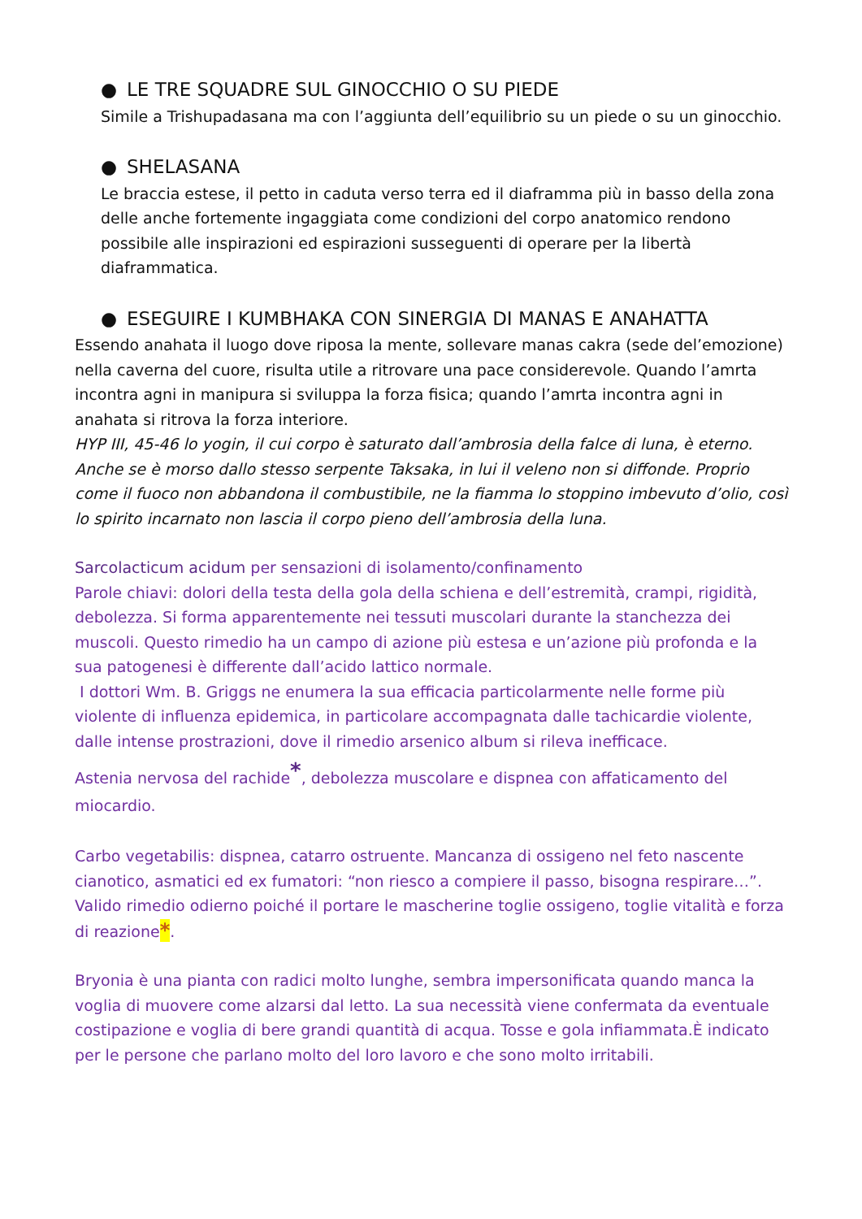● LE TRE SQUADRE SUL GINOCCHIO O SU PIEDE
Simile a Trishupadasana ma con l’aggiunta dell’equilibrio su un piede o su un ginocchio.
● SHELASANA
Le braccia estese, il petto in caduta verso terra ed il diaframma più in basso della zona delle anche fortemente ingaggiata come condizioni del corpo anatomico rendono possibile alle inspirazioni ed espirazioni susseguenti di operare per la libertà diaframmatica.
● ESEGUIRE I KUMBHAKA CON SINERGIA DI MANAS E ANAHATTA
Essendo anahata il luogo dove riposa la mente, sollevare manas cakra (sede del’emozione) nella caverna del cuore, risulta utile a ritrovare una pace considerevole. Quando l’amrta incontra agni in manipura si sviluppa la forza fisica; quando l’amrta incontra agni in anahata si ritrova la forza interiore.
HYP III, 45-46 lo yogin, il cui corpo è saturato dall’ambrosia della falce di luna, è eterno. Anche se è morso dallo stesso serpente Taksaka, in lui il veleno non si diffonde. Proprio come il fuoco non abbandona il combustibile, ne la fiamma lo stoppino imbevuto d’olio, così lo spirito incarnato non lascia il corpo pieno dell’ambrosia della luna.
Sarcolacticum acidum per sensazioni di isolamento/confinamento
Parole chiavi: dolori della testa della gola della schiena e dell’estremità, crampi, rigidità, debolezza. Si forma apparentemente nei tessuti muscolari durante la stanchezza dei muscoli. Questo rimedio ha un campo di azione più estesa e un’azione più profonda e la sua patogenesi è differente dall’acido lattico normale.
I dottori Wm. B. Griggs ne enumera la sua efficacia particolarmente nelle forme più violente di influenza epidemica, in particolare accompagnata dalle tachicardie violente, dalle intense prostrazioni, dove il rimedio arsenico album si rileva inefficace.
Astenia nervosa del rachide<sup>*</sup>, debolezza muscolare e dispnea con affaticamento del miocardio.
Carbo vegetabilis: dispnea, catarro ostruente. Mancanza di ossigeno nel feto nascente cianotico, asmatici ed ex fumatori: “non riesco a compiere il passo, bisogna respirare…”. Valido rimedio odierno poiché il portare le mascherine toglie ossigeno, toglie vitalità e forza di reazione*.
Bryonia è una pianta con radici molto lunghe, sembra impersonificata quando manca la voglia di muovere come alzarsi dal letto. La sua necessità viene confermata da eventuale costipazione e voglia di bere grandi quantità di acqua. Tosse e gola infiammata.È indicato per le persone che parlano molto del loro lavoro e che sono molto irritabili.